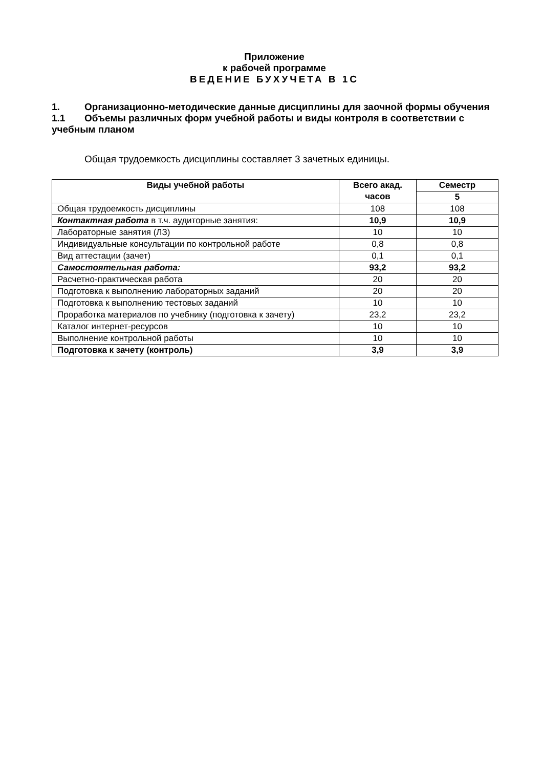Приложение
к рабочей программе
ВЕДЕНИЕ БУХУЧЕТА В 1С
1. Организационно-методические данные дисциплины для заочной формы обучения
1.1 Объемы различных форм учебной работы и виды контроля в соответствии с учебным планом
Общая трудоемкость дисциплины составляет 3 зачетных единицы.
| Виды учебной работы | Всего акад. часов | Семестр |
| --- | --- | --- |
| | | 5 |
| Общая трудоемкость дисциплины | 108 | 108 |
| Контактная работа в т.ч. аудиторные занятия: | 10,9 | 10,9 |
| Лабораторные занятия (ЛЗ) | 10 | 10 |
| Индивидуальные консультации по контрольной работе | 0,8 | 0,8 |
| Вид аттестации (зачет) | 0,1 | 0,1 |
| Самостоятельная работа: | 93,2 | 93,2 |
| Расчетно-практическая работа | 20 | 20 |
| Подготовка к выполнению лабораторных заданий | 20 | 20 |
| Подготовка к выполнению тестовых заданий | 10 | 10 |
| Проработка материалов по учебнику (подготовка к зачету) | 23,2 | 23,2 |
| Каталог интернет-ресурсов | 10 | 10 |
| Выполнение контрольной работы | 10 | 10 |
| Подготовка к зачету (контроль) | 3,9 | 3,9 |